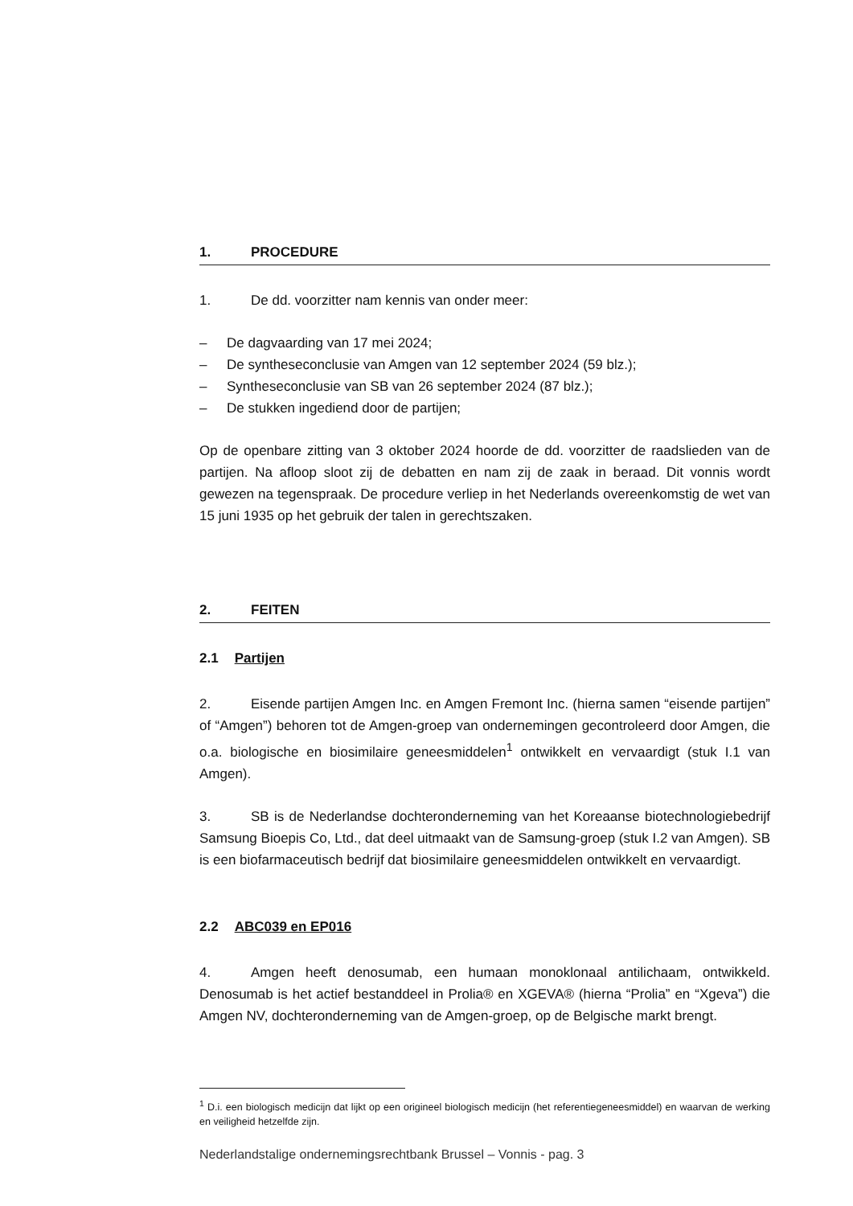1. PROCEDURE
1. De dd. voorzitter nam kennis van onder meer:
– De dagvaarding van 17 mei 2024;
– De syntheseconclusie van Amgen van 12 september 2024 (59 blz.);
– Syntheseconclusie van SB van 26 september 2024 (87 blz.);
– De stukken ingediend door de partijen;
Op de openbare zitting van 3 oktober 2024 hoorde de dd. voorzitter de raadslieden van de partijen. Na afloop sloot zij de debatten en nam zij de zaak in beraad. Dit vonnis wordt gewezen na tegenspraak. De procedure verliep in het Nederlands overeenkomstig de wet van 15 juni 1935 op het gebruik der talen in gerechtszaken.
2. FEITEN
2.1 Partijen
2. Eisende partijen Amgen Inc. en Amgen Fremont Inc. (hierna samen “eisende partijen” of “Amgen”) behoren tot de Amgen-groep van ondernemingen gecontroleerd door Amgen, die o.a. biologische en biosimilaire geneesmiddelen<sup>1</sup> ontwikkelt en vervaardigt (stuk I.1 van Amgen).
3. SB is de Nederlandse dochteronderneming van het Koreaanse biotechnologiebedrijf Samsung Bioepis Co, Ltd., dat deel uitmaakt van de Samsung-groep (stuk I.2 van Amgen). SB is een biofarmaceutisch bedrijf dat biosimilaire geneesmiddelen ontwikkelt en vervaardigt.
2.2 ABC039 en EP016
4. Amgen heeft denosumab, een humaan monoklonaal antilichaam, ontwikkeld. Denosumab is het actief bestanddeel in Prolia® en XGEVA® (hierna “Prolia” en “Xgeva”) die Amgen NV, dochteronderneming van de Amgen-groep, op de Belgische markt brengt.
<sup>1</sup> D.i. een biologisch medicijn dat lijkt op een origineel biologisch medicijn (het referentiegeneesmiddel) en waarvan de werking en veiligheid hetzelfde zijn.
Nederlandstalige ondernemingsrechtbank Brussel – Vonnis - pag. 3